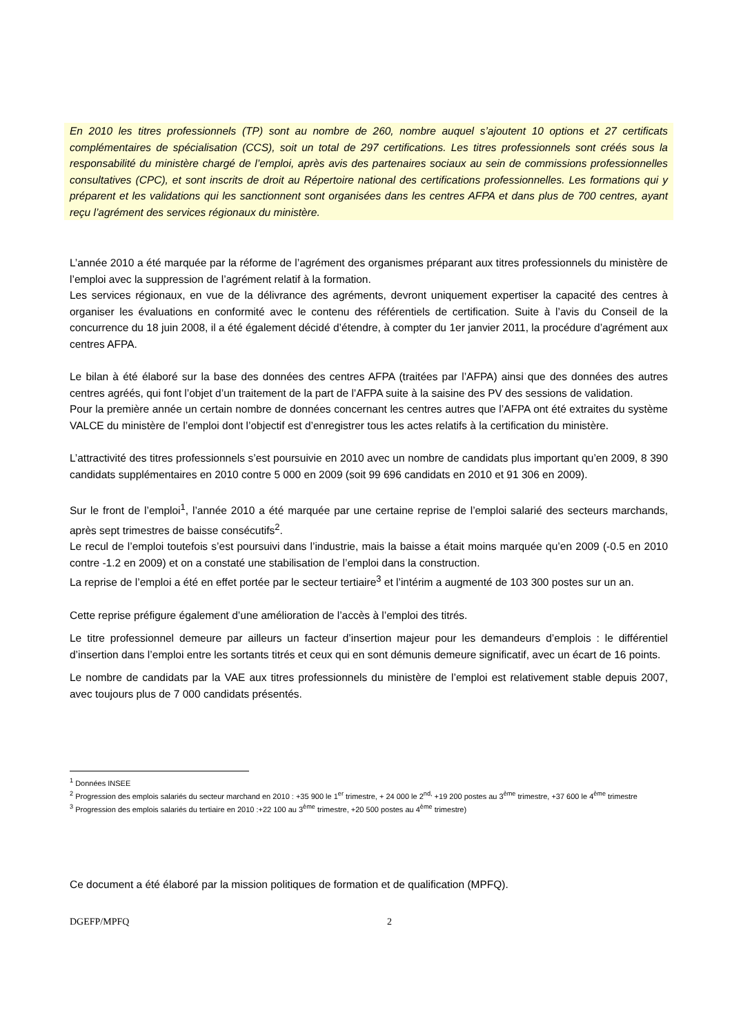En 2010 les titres professionnels (TP) sont au nombre de 260, nombre auquel s’ajoutent 10 options et 27 certificats complémentaires de spécialisation (CCS), soit un total de 297 certifications. Les titres professionnels sont créés sous la responsabilité du ministère chargé de l’emploi, après avis des partenaires sociaux au sein de commissions professionnelles consultatives (CPC), et sont inscrits de droit au Répertoire national des certifications professionnelles. Les formations qui y préparent et les validations qui les sanctionnent sont organisées dans les centres AFPA et dans plus de 700 centres, ayant reçu l’agrément des services régionaux du ministère.
L’année 2010 a été marquée par la réforme de l’agrément des organismes préparant aux titres professionnels du ministère de l’emploi avec la suppression de l’agrément relatif à la formation.
Les services régionaux, en vue de la délivrance des agréments, devront uniquement expertiser la capacité des centres à organiser les évaluations en conformité avec le contenu des référentiels de certification. Suite à l’avis du Conseil de la concurrence du 18 juin 2008, il a été également décidé d’étendre, à compter du 1er janvier 2011, la procédure d’agrément aux centres AFPA.
Le bilan à été élaboré sur la base des données des centres AFPA (traitées par l’AFPA) ainsi que des données des autres centres agréés, qui font l’objet d’un traitement de la part de l’AFPA suite à la saisine des PV des sessions de validation.
Pour la première année un certain nombre de données concernant les centres autres que l’AFPA ont été extraites du système VALCE du ministère de l’emploi dont l’objectif est d’enregistrer tous les actes relatifs à la certification du ministère.
L’attractivité des titres professionnels s’est poursuivie en 2010 avec un nombre de candidats plus important qu’en 2009, 8 390 candidats supplémentaires en 2010 contre 5 000 en 2009 (soit 99 696 candidats en 2010 et 91 306 en 2009).
Sur le front de l’emploi<sup>1</sup>, l’année 2010 a été marquée par une certaine reprise de l’emploi salarié des secteurs marchands, après sept trimestres de baisse consécutifs<sup>2</sup>.
Le recul de l’emploi toutefois s’est poursuivi dans l’industrie, mais la baisse a était moins marquée qu’en 2009 (-0.5 en 2010 contre -1.2 en 2009) et on a constaté une stabilisation de l’emploi dans la construction.
La reprise de l’emploi a été en effet portée par le secteur tertiaire<sup>3</sup> et l’intérim a augmenté de 103 300 postes sur un an.
Cette reprise préfigure également d’une amélioration de l’accès à l’emploi des titrés.
Le titre professionnel demeure par ailleurs un facteur d’insertion majeur pour les demandeurs d’emplois : le différentiel d’insertion dans l’emploi entre les sortants titrés et ceux qui en sont démunis demeure significatif, avec un écart de 16 points.
Le nombre de candidats par la VAE aux titres professionnels du ministère de l’emploi est relativement stable depuis 2007, avec toujours plus de 7 000 candidats présentés.
<sup>1</sup> Données INSEE
<sup>2</sup> Progression des emplois salariés du secteur marchand en 2010 : +35 900 le 1<sup>er</sup> trimestre, + 24 000 le 2<sup>nd,</sup> +19 200 postes au 3<sup>ème</sup> trimestre, +37 600 le 4<sup>ème</sup> trimestre
<sup>3</sup> Progression des emplois salariés du tertiaire en 2010 :+22 100 au 3<sup>ème</sup> trimestre, +20 500 postes au 4<sup>ème</sup> trimestre)
Ce document a été élaboré par la mission politiques de formation et de qualification (MPFQ).
DGEFP/MPFQ 2